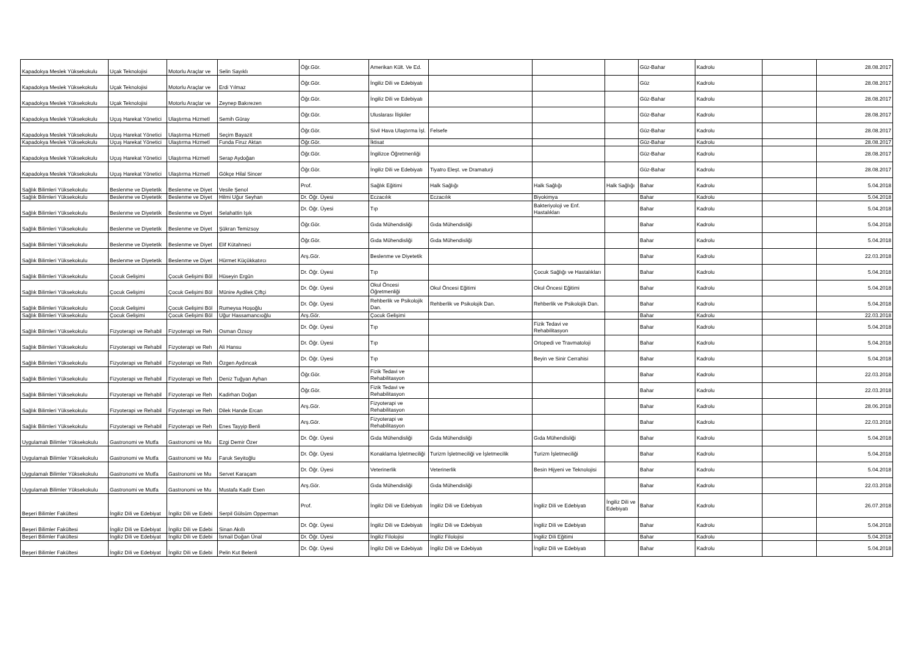| Kapadokya Meslek Yüksekokulu | Uçak Teknolojisi | Motorlu Araçlar ve | Selin Sayıklı | Öğr.Gör. | Amerikan Kült. Ve Ed. | | | | Güz-Bahar | Kadrolu | | 28.08.2017 |
| Kapadokya Meslek Yüksekokulu | Uçak Teknolojisi | Motorlu Araçlar ve | Erdi Yılmaz | Öğr.Gör. | İngiliz Dili ve Edebiyatı | | | | Güz | Kadrolu | | 28.08.2017 |
| Kapadokya Meslek Yüksekokulu | Uçak Teknolojisi | Motorlu Araçlar ve | Zeynep Bakırezen | Öğr.Gör. | İngiliz Dili ve Edebiyatı | | | | Güz-Bahar | Kadrolu | | 28.08.2017 |
| Kapadokya Meslek Yüksekokulu | Uçuş Harekat Yönetici | Ulaştırma Hizmetl | Semih Güray | Öğr.Gör. | Uluslarası İlişkiler | | | | Güz-Bahar | Kadrolu | | 28.08.2017 |
| Kapadokya Meslek Yüksekokulu | Uçuş Harekat Yönetici | Ulaştırma Hizmetl | Seçim Bayazit | Öğr.Gör. | Sivil Hava Ulaştırma İşl. | Felsefe | | | Güz-Bahar | Kadrolu | | 28.08.2017 |
| Kapadokya Meslek Yüksekokulu | Uçuş Harekat Yönetici | Ulaştırma Hizmetl | Funda Firuz Aktan | Öğr.Gör. | İktisat | | | | Güz-Bahar | Kadrolu | | 28.08.2017 |
| Kapadokya Meslek Yüksekokulu | Uçuş Harekat Yönetici | Ulaştırma Hizmetl | Serap Aydoğan | Öğr.Gör. | İngilizce Öğretmenliği | | | | Güz-Bahar | Kadrolu | | 28.08.2017 |
| Kapadokya Meslek Yüksekokulu | Uçuş Harekat Yönetici | Ulaştırma Hizmetl | Gökçe Hilal Sincer | Öğr.Gör. | İngiliz Dili ve Edebiyatı | Tiyatro Eleşt. ve Dramaturji | | | Güz-Bahar | Kadrolu | | 28.08.2017 |
| Sağlık Bilimleri Yüksekokulu | Beslenme ve Diyetetik | Beslenme ve Diyet | Vesile Şenol | Prof. | Sağlık Eğitimi | Halk Sağlığı | Halk Sağlığı | Halk Sağlığı | Bahar | Kadrolu | | 5.04.2018 |
| Sağlık Bilimleri Yüksekokulu | Beslenme ve Diyetetik | Beslenme ve Diyet | Hilmi Uğur Seyhan | Dr. Öğr. Üyesi | Eczacılık | Eczacılık | Biyokimya | | Bahar | Kadrolu | | 5.04.2018 |
| Sağlık Bilimleri Yüksekokulu | Beslenme ve Diyetetik | Beslenme ve Diyet | Selahattin Işık | Dr. Öğr. Üyesi | Tıp | | Bakteriyoloji ve Enf. Hastalıkları | | Bahar | Kadrolu | | 5.04.2018 |
| Sağlık Bilimleri Yüksekokulu | Beslenme ve Diyetetik | Beslenme ve Diyet | Şükran Temizsoy | Öğr.Gör. | Gıda Mühendisliği | Gıda Mühendisliği | | | Bahar | Kadrolu | | 5.04.2018 |
| Sağlık Bilimleri Yüksekokulu | Beslenme ve Diyetetik | Beslenme ve Diyet | Elif Kütahneci | Öğr.Gör. | Gıda Mühendisliği | Gıda Mühendisliği | | | Bahar | Kadrolu | | 5.04.2018 |
| Sağlık Bilimleri Yüksekokulu | Beslenme ve Diyetetik | Beslenme ve Diyet | Hürmet Küçükkatırcı | Arş.Gör. | Beslenme ve Diyetetik | | | | Bahar | Kadrolu | | 22.03.2018 |
| Sağlık Bilimleri Yüksekokulu | Çocuk Gelişimi | Çocuk Gelişimi Böl | Hüseyin Ergün | Dr. Öğr. Üyesi | Tıp | | Çocuk Sağlığı ve Hastalıkları | | Bahar | Kadrolu | | 5.04.2018 |
| Sağlık Bilimleri Yüksekokulu | Çocuk Gelişimi | Çocuk Gelişimi Böl | Münire Aydilek Çiftçi | Dr. Öğr. Üyesi | Okul Öncesi Öğretmenliği | Okul Öncesi Eğitimi | Okul Öncesi Eğitimi | | Bahar | Kadrolu | | 5.04.2018 |
| Sağlık Bilimleri Yüksekokulu | Çocuk Gelişimi | Çocuk Gelişimi Böl | Rumeysa Hoşoğlu | Dr. Öğr. Üyesi | Rehberlik ve Psikolojik Dan. | Rehberlik ve Psikolojik Dan. | Rehberlik ve Psikolojik Dan. | | Bahar | Kadrolu | | 5.04.2018 |
| Sağlık Bilimleri Yüksekokulu | Çocuk Gelişimi | Çocuk Gelişimi Böl | Uğur Hassamancıoğlu | Arş.Gör. | Çocuk Gelişimi | | | | Bahar | Kadrolu | | 22.03.2018 |
| Sağlık Bilimleri Yüksekokulu | Fizyoterapi ve Rehabil | Fizyoterapi ve Reh | Osman Özsoy | Dr. Öğr. Üyesi | Tıp | | Fizik Tedavi ve Rehabilitasyon | | Bahar | Kadrolu | | 5.04.2018 |
| Sağlık Bilimleri Yüksekokulu | Fizyoterapi ve Rehabil | Fizyoterapi ve Reh | Ali Hansu | Dr. Öğr. Üyesi | Tıp | | Ortopedi ve Travmatoloji | | Bahar | Kadrolu | | 5.04.2018 |
| Sağlık Bilimleri Yüksekokulu | Fizyoterapi ve Rehabil | Fizyoterapi ve Reh | Özgen Aydıncak | Dr. Öğr. Üyesi | Tıp | | Beyin ve Sinir Cerrahisi | | Bahar | Kadrolu | | 5.04.2018 |
| Sağlık Bilimleri Yüksekokulu | Fizyoterapi ve Rehabil | Fizyoterapi ve Reh | Deniz Tuğyan Ayhan | Öğr.Gör. | Fizik Tedavi ve Rehabilitasyon | | | | Bahar | Kadrolu | | 22.03.2018 |
| Sağlık Bilimleri Yüksekokulu | Fizyoterapi ve Rehabil | Fizyoterapi ve Reh | Kadirhan Doğan | Öğr.Gör. | Fizik Tedavi ve Rehabilitasyon | | | | Bahar | Kadrolu | | 22.03.2018 |
| Sağlık Bilimleri Yüksekokulu | Fizyoterapi ve Rehabil | Fizyoterapi ve Reh | Dilek Hande Ercan | Arş.Gör. | Fizyoterapi ve Rehabilitasyon | | | | Bahar | Kadrolu | | 28.06.2018 |
| Sağlık Bilimleri Yüksekokulu | Fizyoterapi ve Rehabil | Fizyoterapi ve Reh | Enes Tayyip Benli | Arş.Gör. | Fizyoterapi ve Rehabilitasyon | | | | Bahar | Kadrolu | | 22.03.2018 |
| Uygulamalı Bilimler Yüksekokulu | Gastronomi ve Mutfa | Gastronomi ve Mu | Ezgi Demir Özer | Dr. Öğr. Üyesi | Gıda Mühendisliği | Gıda Mühendisliği | Gıda Mühendisliği | | Bahar | Kadrolu | | 5.04.2018 |
| Uygulamalı Bilimler Yüksekokulu | Gastronomi ve Mutfa | Gastronomi ve Mu | Faruk Seyitoğlu | Dr. Öğr. Üyesi | Konaklama İşletmeciliği | Turizm İşletmeciliği ve İşletmecilik | Turizm İşletmeciliği | | Bahar | Kadrolu | | 5.04.2018 |
| Uygulamalı Bilimler Yüksekokulu | Gastronomi ve Mutfa | Gastronomi ve Mu | Servet Karaçam | Dr. Öğr. Üyesi | Veterinerlik | Veterinerlik | Besin Hijyeni ve Teknolojisi | | Bahar | Kadrolu | | 5.04.2018 |
| Uygulamalı Bilimler Yüksekokulu | Gastronomi ve Mutfa | Gastronomi ve Mu | Mustafa Kadir Esen | Arş.Gör. | Gıda Mühendisliği | Gıda Mühendisliği | | | Bahar | Kadrolu | | 22.03.2018 |
| Beşeri Bilimler Fakültesi | İngiliz Dili ve Edebiyat | İngiliz Dili ve Edebi | Serpil Gülsüm Opperman | Prof. | İngiliz Dili ve Edebiyatı | İngiliz Dili ve Edebiyatı | İngiliz Dili ve Edebiyatı | İngiliz Dili ve Edebiyatı | Bahar | Kadrolu | | 26.07.2018 |
| Beşeri Bilimler Fakültesi | İngiliz Dili ve Edebiyat | İngiliz Dili ve Edebi | Sinan Akıllı | Dr. Öğr. Üyesi | İngiliz Dili ve Edebiyatı | İngiliz Dili ve Edebiyatı | İngiliz Dili ve Edebiyatı | | Bahar | Kadrolu | | 5.04.2018 |
| Beşeri Bilimler Fakültesi | İngiliz Dili ve Edebiyat | İngiliz Dili ve Edebi | İsmail Doğan Ünal | Dr. Öğr. Üyesi | İngiliz Filolojisi | İngiliz Filolojisi | İngiliz Dili Eğitimi | | Bahar | Kadrolu | | 5.04.2018 |
| Beşeri Bilimler Fakültesi | İngiliz Dili ve Edebiyat | İngiliz Dili ve Edebi | Pelin Kut Belenli | Dr. Öğr. Üyesi | İngiliz Dili ve Edebiyatı | İngiliz Dili ve Edebiyatı | İngiliz Dili ve Edebiyatı | | Bahar | Kadrolu | | 5.04.2018 |